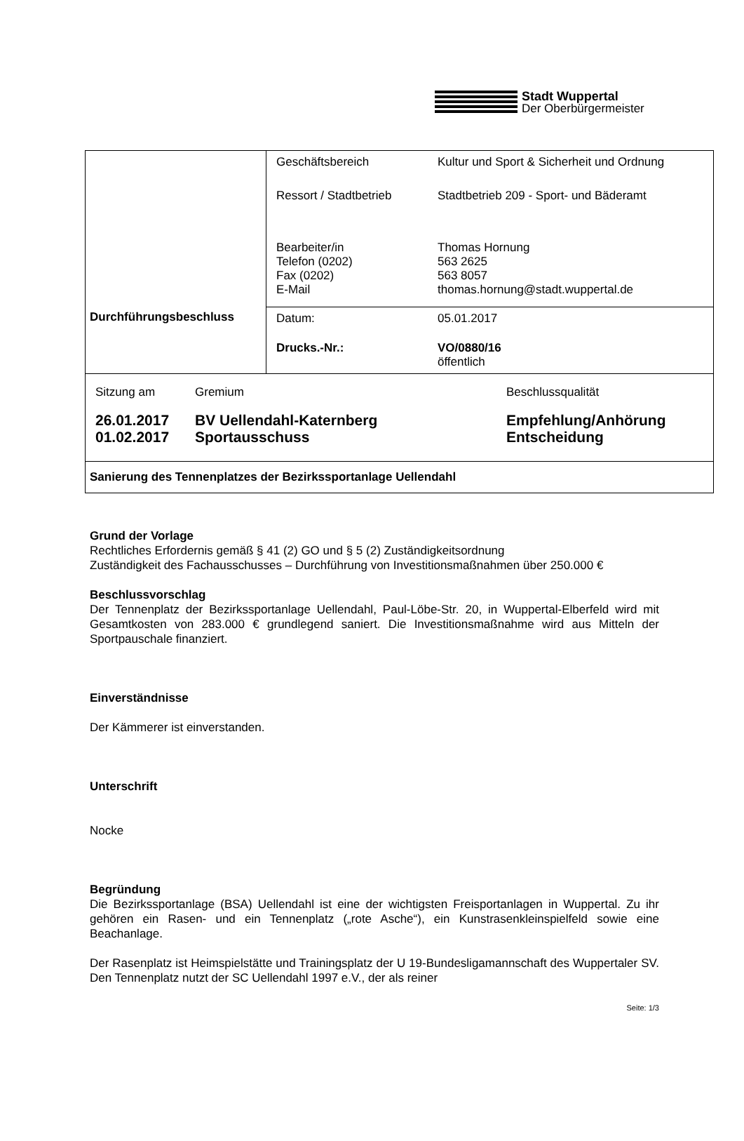Stadt Wuppertal
Der Oberbürgermeister
| Durchführungsbeschluss | / Geschäftsbereich / Kultur und Sport & Sicherheit und Ordnung / / Ressort / Stadtbetrieb / Stadtbetrieb 209 - Sport- und Bäderamt / / Bearbeiter/in Telefon (0202) Fax (0202) E-Mail / Thomas Hornung 563 2625 563 8057 thomas.hornung@stadt.wuppertal.de / |
| | / Datum: / 05.01.2017 / / Drucks.-Nr.: / VO/0880/16 öffentlich / |
| / Sitzung am / Gremium / Beschlussqualität / / 26.01.2017 01.02.2017 / BV Uellendahl-Katernberg Sportausschuss / Empfehlung/Anhörung Entscheidung / | |
| Sanierung des Tennenplatzes der Bezirkssportanlage Uellendahl | |
Grund der Vorlage
Rechtliches Erfordernis gemäß § 41 (2) GO und § 5 (2) Zuständigkeitsordnung
Zuständigkeit des Fachausschusses – Durchführung von Investitionsmaßnahmen über 250.000 €
Beschlussvorschlag
Der Tennenplatz der Bezirkssportanlage Uellendahl, Paul-Löbe-Str. 20, in Wuppertal-Elberfeld wird mit Gesamtkosten von 283.000 € grundlegend saniert. Die Investitionsmaßnahme wird aus Mitteln der Sportpauschale finanziert.
Einverständnisse
Der Kämmerer ist einverstanden.
Unterschrift
Nocke
Begründung
Die Bezirkssportanlage (BSA) Uellendahl ist eine der wichtigsten Freisportanlagen in Wuppertal. Zu ihr gehören ein Rasen- und ein Tennenplatz („rote Asche“), ein Kunstrasenkleinspielfeld sowie eine Beachanlage.
Der Rasenplatz ist Heimspielstätte und Trainingsplatz der U 19-Bundesligamannschaft des Wuppertaler SV. Den Tennenplatz nutzt der SC Uellendahl 1997 e.V., der als reiner
Seite: 1/3